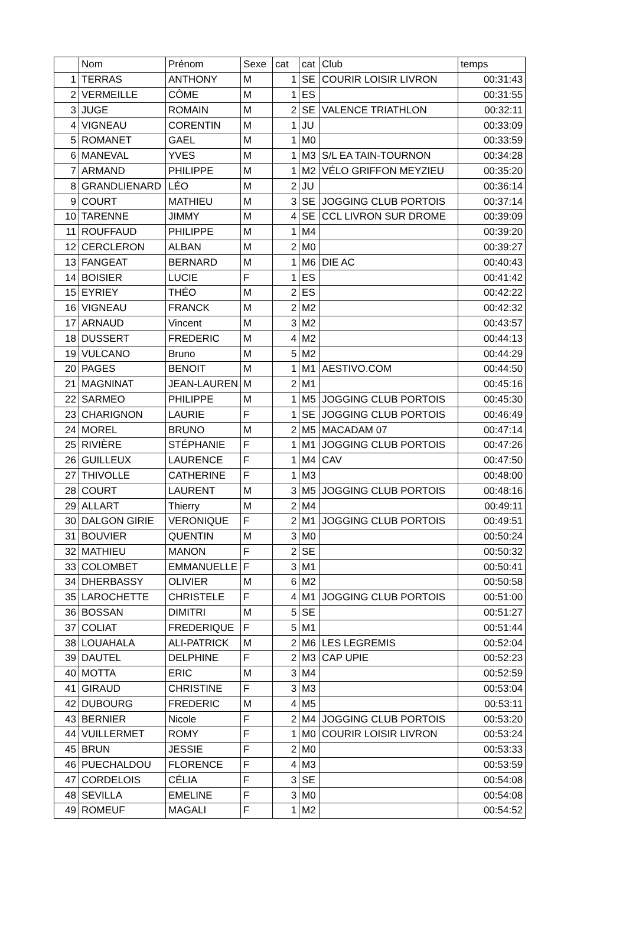| | Nom | Prénom | Sexe | cat | cat | Club | temps |
| --- | --- | --- | --- | --- | --- | --- | --- |
| 1 | TERRAS | ANTHONY | M | 1 | SE | COURIR LOISIR LIVRON | 00:31:43 |
| 2 | VERMEILLE | CÔME | M | 1 | ES | | 00:31:55 |
| 3 | JUGE | ROMAIN | M | 2 | SE | VALENCE TRIATHLON | 00:32:11 |
| 4 | VIGNEAU | CORENTIN | M | 1 | JU | | 00:33:09 |
| 5 | ROMANET | GAEL | M | 1 | M0 | | 00:33:59 |
| 6 | MANEVAL | YVES | M | 1 | M3 | S/L EA TAIN-TOURNON | 00:34:28 |
| 7 | ARMAND | PHILIPPE | M | 1 | M2 | VÉLO GRIFFON MEYZIEU | 00:35:20 |
| 8 | GRANDLIENARD | LÉO | M | 2 | JU | | 00:36:14 |
| 9 | COURT | MATHIEU | M | 3 | SE | JOGGING CLUB PORTOIS | 00:37:14 |
| 10 | TARENNE | JIMMY | M | 4 | SE | CCL LIVRON SUR DROME | 00:39:09 |
| 11 | ROUFFAUD | PHILIPPE | M | 1 | M4 | | 00:39:20 |
| 12 | CERCLERON | ALBAN | M | 2 | M0 | | 00:39:27 |
| 13 | FANGEAT | BERNARD | M | 1 | M6 | DIE AC | 00:40:43 |
| 14 | BOISIER | LUCIE | F | 1 | ES | | 00:41:42 |
| 15 | EYRIEY | THÉO | M | 2 | ES | | 00:42:22 |
| 16 | VIGNEAU | FRANCK | M | 2 | M2 | | 00:42:32 |
| 17 | ARNAUD | Vincent | M | 3 | M2 | | 00:43:57 |
| 18 | DUSSERT | FREDERIC | M | 4 | M2 | | 00:44:13 |
| 19 | VULCANO | Bruno | M | 5 | M2 | | 00:44:29 |
| 20 | PAGES | BENOIT | M | 1 | M1 | AESTIVO.COM | 00:44:50 |
| 21 | MAGNINAT | JEAN-LAUREN | M | 2 | M1 | | 00:45:16 |
| 22 | SARMEO | PHILIPPE | M | 1 | M5 | JOGGING CLUB PORTOIS | 00:45:30 |
| 23 | CHARIGNON | LAURIE | F | 1 | SE | JOGGING CLUB PORTOIS | 00:46:49 |
| 24 | MOREL | BRUNO | M | 2 | M5 | MACADAM 07 | 00:47:14 |
| 25 | RIVIÈRE | STÉPHANIE | F | 1 | M1 | JOGGING CLUB PORTOIS | 00:47:26 |
| 26 | GUILLEUX | LAURENCE | F | 1 | M4 | CAV | 00:47:50 |
| 27 | THIVOLLE | CATHERINE | F | 1 | M3 | | 00:48:00 |
| 28 | COURT | LAURENT | M | 3 | M5 | JOGGING CLUB PORTOIS | 00:48:16 |
| 29 | ALLART | Thierry | M | 2 | M4 | | 00:49:11 |
| 30 | DALGON GIRIE | VERONIQUE | F | 2 | M1 | JOGGING CLUB PORTOIS | 00:49:51 |
| 31 | BOUVIER | QUENTIN | M | 3 | M0 | | 00:50:24 |
| 32 | MATHIEU | MANON | F | 2 | SE | | 00:50:32 |
| 33 | COLOMBET | EMMANUELLE | F | 3 | M1 | | 00:50:41 |
| 34 | DHERBASSY | OLIVIER | M | 6 | M2 | | 00:50:58 |
| 35 | LAROCHETTE | CHRISTELE | F | 4 | M1 | JOGGING CLUB PORTOIS | 00:51:00 |
| 36 | BOSSAN | DIMITRI | M | 5 | SE | | 00:51:27 |
| 37 | COLIAT | FREDERIQUE | F | 5 | M1 | | 00:51:44 |
| 38 | LOUAHALA | ALI-PATRICK | M | 2 | M6 | LES LEGREMIS | 00:52:04 |
| 39 | DAUTEL | DELPHINE | F | 2 | M3 | CAP UPIE | 00:52:23 |
| 40 | MOTTA | ERIC | M | 3 | M4 | | 00:52:59 |
| 41 | GIRAUD | CHRISTINE | F | 3 | M3 | | 00:53:04 |
| 42 | DUBOURG | FREDERIC | M | 4 | M5 | | 00:53:11 |
| 43 | BERNIER | Nicole | F | 2 | M4 | JOGGING CLUB PORTOIS | 00:53:20 |
| 44 | VUILLERMET | ROMY | F | 1 | M0 | COURIR LOISIR LIVRON | 00:53:24 |
| 45 | BRUN | JESSIE | F | 2 | M0 | | 00:53:33 |
| 46 | PUECHALDOU | FLORENCE | F | 4 | M3 | | 00:53:59 |
| 47 | CORDELOIS | CÉLIA | F | 3 | SE | | 00:54:08 |
| 48 | SEVILLA | EMELINE | F | 3 | M0 | | 00:54:08 |
| 49 | ROMEUF | MAGALI | F | 1 | M2 | | 00:54:52 |